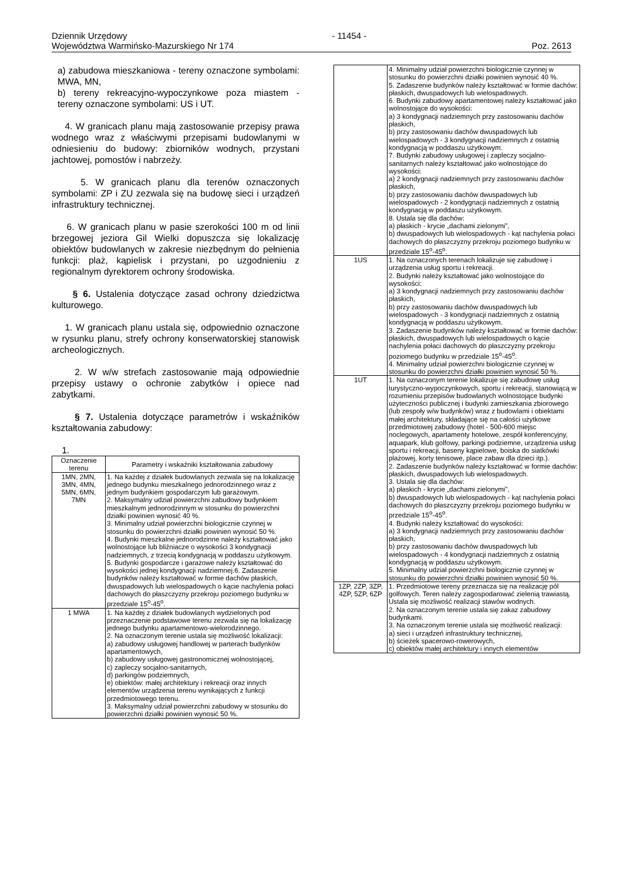Dziennik Urzędowy - 11454 -
Województwa Warmińsko-Mazurskiego Nr 174 Poz. 2613
a) zabudowa mieszkaniowa - tereny oznaczone symbolami: MWA, MN,
b) tereny rekreacyjno-wypoczynkowe poza miastem - tereny oznaczone symbolami: US i UT.
4. W granicach planu mają zastosowanie przepisy prawa wodnego wraz z właściwymi przepisami budowlanymi w odniesieniu do budowy: zbiorników wodnych, przystani jachtowej, pomostów i nabrzeży.
5. W granicach planu dla terenów oznaczonych symbolami: ZP i ZU zezwala się na budowę sieci i urządzeń infrastruktury technicznej.
6. W granicach planu w pasie szerokości 100 m od linii brzegowej jeziora Gil Wielki dopuszcza się lokalizację obiektów budowlanych w zakresie niezbędnym do pełnienia funkcji: plaż, kąpielisk i przystani, po uzgodnieniu z regionalnym dyrektorem ochrony środowiska.
§ 6. Ustalenia dotyczące zasad ochrony dziedzictwa kulturowego.
1. W granicach planu ustala się, odpowiednio oznaczone w rysunku planu, strefy ochrony konserwatorskiej stanowisk archeologicznych.
2. W w/w strefach zastosowanie mają odpowiednie przepisy ustawy o ochronie zabytków i opiece nad zabytkami.
§ 7. Ustalenia dotyczące parametrów i wskaźników kształtowania zabudowy:
1.
| Oznaczenie terenu | Parametry i wskaźniki kształtowania zabudowy |
| 1MN, 2MN, 3MN, 4MN, 5MN, 6MN, 7MN | 1. Na każdej z działek budowlanych zezwala się na lokalizację jednego budynku mieszkalnego jednorodzinnego wraz z jednym budynkiem gospodarczym lub garażowym. 2. Maksymalny udział powierzchni zabudowy budynkiem mieszkalnym jednorodzinnym w stosunku do powierzchni działki powinien wynosić 40 %. 3. Minimalny udział powierzchni biologicznie czynnej w stosunku do powierzchni działki powinien wynosić 50 %. 4. Budynki mieszkalne jednorodzinne należy kształtować jako wolnostojące lub bliźniacze o wysokości 3 kondygnacji nadziemnych, z trzecią kondygnacją w poddaszu użytkowym. 5. Budynki gospodarcze i garażowe należy kształtować do wysokości jednej kondygnacji nadziemnej.6. Zadaszenie budynków należy kształtować w formie dachów płaskich, dwuspadowych lub wielospadowych o kącie nachylenia połaci dachowych do płaszczyzny przekroju poziomego budynku w przedziale 15<sup>o</sup>-45<sup>o</sup>. |
| 1 MWA | 1. Na każdej z działek budowlanych wydzielonych pod przeznaczenie podstawowe terenu zezwala się na lokalizację jednego budynku apartamentowo-wielorodzinnego. 2. Na oznaczonym terenie ustala się możliwość lokalizacji: a) zabudowy usługowej handlowej w parterach budynków apartamentowych, b) zabudowy usługowej gastronomicznej wolnostojącej, c) zapleczy socjalno-sanitarnych, d) parkingów podziemnych, e) obiektów: małej architektury i rekreacji oraz innych elementów urządzenia terenu wynikających z funkcji przedmiotowego terenu. 3. Maksymalny udział powierzchni zabudowy w stosunku do powierzchni działki powinien wynosić 50 %. |
| | 4. Minimalny udział powierzchni biologicznie czynnej w stosunku do powierzchni działki powinien wynosić 40 %. 5. Zadaszenie budynków należy kształtować w formie dachów: płaskich, dwuspadowych lub wielospadowych. 6. Budynki zabudowy apartamentowej należy kształtować jako wolnostojące do wysokości: a) 3 kondygnacji nadziemnych przy zastosowaniu dachów płaskich, b) przy zastosowaniu dachów dwuspadowych lub wielospadowych - 3 kondygnacji nadziemnych z ostatnią kondygnacją w poddaszu użytkowym. 7. Budynki zabudowy usługowej i zapleczy socjalno-sanitarnych należy kształtować jako wolnostojące do wysokości: a) 2 kondygnacji nadziemnych przy zastosowaniu dachów płaskich, b) przy zastosowaniu dachów dwuspadowych lub wielospadowych - 2 kondygnacji nadziemnych z ostatnią kondygnacją w poddaszu użytkowym. 8. Ustala się dla dachów: a) płaskich - krycie „dachami zielonymi”, b) dwuspadowych lub wielospadowych - kąt nachylenia połaci dachowych do płaszczyzny przekroju poziomego budynku w przedziale 15<sup>o</sup>-45<sup>o</sup>. |
| 1US | 1. Na oznaczonych terenach lokalizuje się zabudowę i urządzenia usług sportu i rekreacji. 2. Budynki należy kształtować jako wolnostojące do wysokości: a) 3 kondygnacji nadziemnych przy zastosowaniu dachów płaskich, b) przy zastosowaniu dachów dwuspadowych lub wielospadowych - 3 kondygnacji nadziemnych z ostatnią kondygnacją w poddaszu użytkowym. 3. Zadaszenie budynków należy kształtować w formie dachów: płaskich, dwuspadowych lub wielospadowych o kącie nachylenia połaci dachowych do płaszczyzny przekroju poziomego budynku w przedziale 15<sup>o</sup>-45<sup>o</sup>. 4. Minimalny udział powierzchni biologicznie czynnej w stosunku do powierzchni działki powinien wynosić 50 %. |
| 1UT | 1. Na oznaczonym terenie lokalizuje się zabudowę usług turystyczno-wypoczynkowych, sportu i rekreacji, stanowiącą w rozumieniu przepisów budowlanych wolnostojące budynki użyteczności publicznej i budynki zamieszkania zbiorowego (lub zespoły w/w budynków) wraz z budowlami i obiektami małej architektury, składające się na całości użytkowe przedmiotowej zabudowy (hotel - 500-600 miejsc noclegowych, apartamenty hotelowe, zespół konferencyjny, aquapark, klub golfowy, parkingi podziemne, urządzenia usług sportu i rekreacji, baseny kąpielowe, boiska do siatkówki plażowej, korty tenisowe, place zabaw dla dzieci itp.). 2. Zadaszenie budynków należy kształtować w formie dachów: płaskich, dwuspadowych lub wielospadowych. 3. Ustala się dla dachów: a) płaskich - krycie „dachami zielonymi”, b) dwuspadowych lub wielospadowych - kąt nachylenia połaci dachowych do płaszczyzny przekroju poziomego budynku w przedziale 15<sup>o</sup>-45<sup>o</sup>. 4. Budynki należy kształtować do wysokości: a) 3 kondygnacji nadziemnych przy zastosowaniu dachów płaskich, b) przy zastosowaniu dachów dwuspadowych lub wielospadowych - 4 kondygnacji nadziemnych z ostatnią kondygnacją w poddaszu użytkowym. 5. Minimalny udział powierzchni biologicznie czynnej w stosunku do powierzchni działki powinien wynosić 50 %. |
| 1ZP, 2ZP, 3ZP, 4ZP, 5ZP, 6ZP | 1. Przedmiotowe tereny przeznacza się na realizację pól golfowych. Teren należy zagospodarować zielenią trawiastą. Ustala się możliwość realizacji stawów wodnych. 2. Na oznaczonym terenie ustala się zakaz zabudowy budynkami. 3. Na oznaczonym terenie ustala się możliwość realizacji: a) sieci i urządzeń infrastruktury technicznej, b) ścieżek spacerowo-rowerowych, c) obiektów małej architektury i innych elementów |